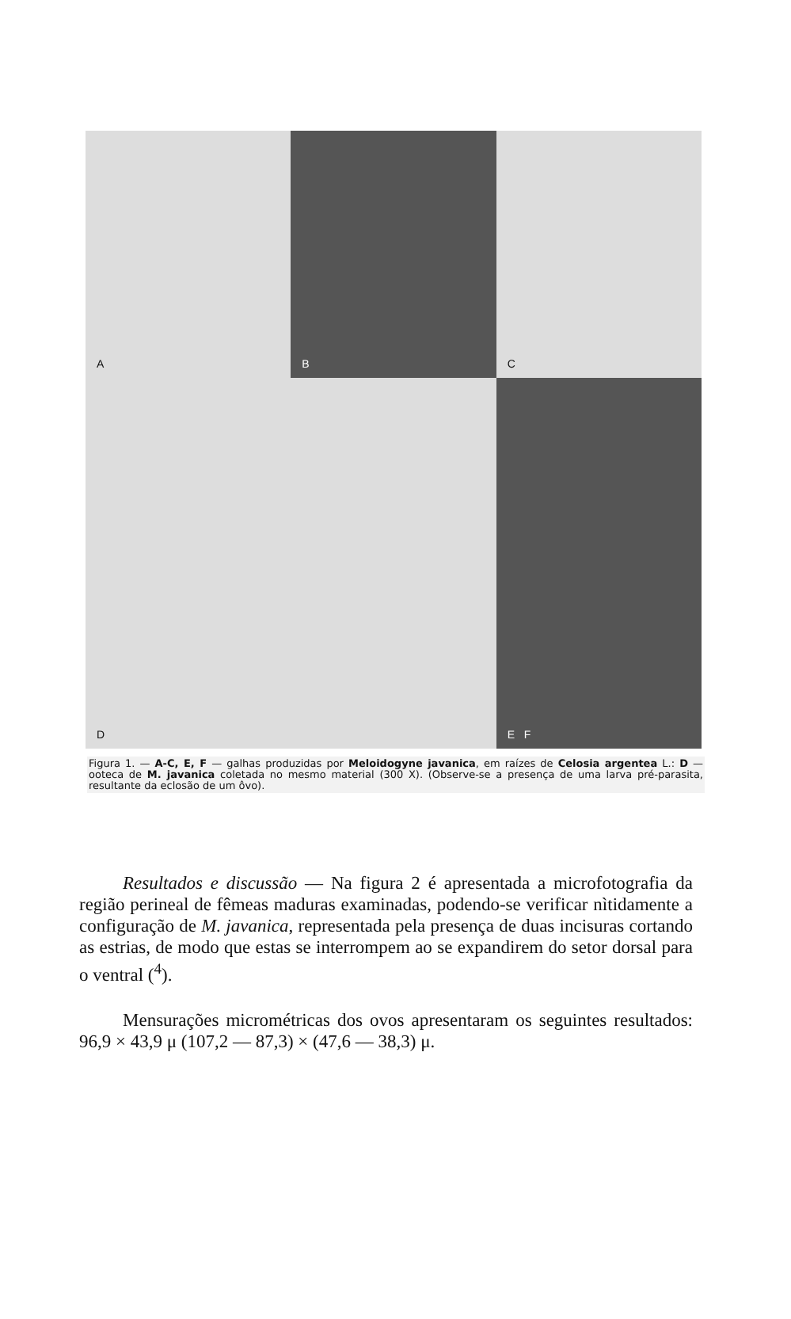A
B
C
D
E F
Figura 1. — A-C, E, F — galhas produzidas por Meloidogyne javanica, em raízes de Celosia argentea L.: D — ooteca de M. javanica coletada no mesmo material (300 X). (Observe-se a presença de uma larva pré-parasita, resultante da eclosão de um ôvo).
Resultados e discussão — Na figura 2 é apresentada a microfotografia da região perineal de fêmeas maduras examinadas, podendo-se verificar nìtidamente a configuração de M. javanica, representada pela presença de duas incisuras cortando as estrias, de modo que estas se interrompem ao se expandirem do setor dorsal para o ventral (<sup>4</sup>).
Mensurações micrométricas dos ovos apresentaram os seguintes resultados: 96,9 × 43,9 μ (107,2 — 87,3) × (47,6 — 38,3) μ.